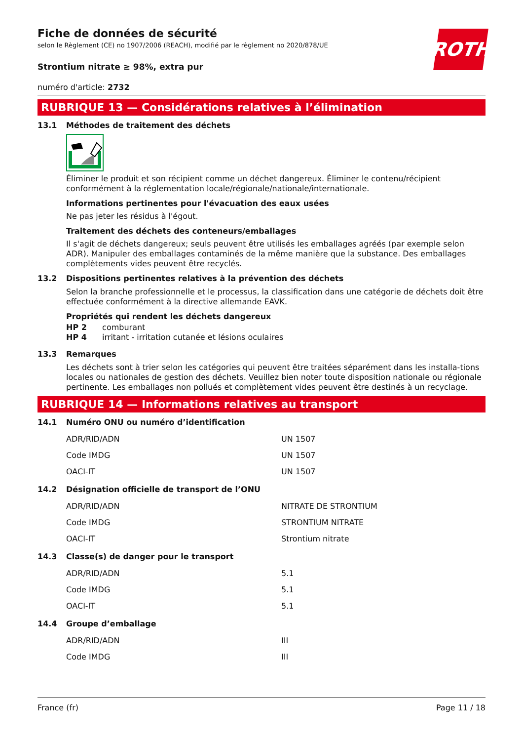ROTH
Fiche de données de sécurité
selon le Règlement (CE) no 1907/2006 (REACH), modifié par le règlement no 2020/878/UE
Strontium nitrate ≥ 98%, extra pur
numéro d'article: 2732
RUBRIQUE 13 — Considérations relatives à l’élimination
13.1 Méthodes de traitement des déchets
Éliminer le produit et son récipient comme un déchet dangereux. Éliminer le contenu/récipient conformément à la réglementation locale/régionale/nationale/internationale.
Informations pertinentes pour l'évacuation des eaux usées
Ne pas jeter les résidus à l'égout.
Traitement des déchets des conteneurs/emballages
Il s'agit de déchets dangereux; seuls peuvent être utilisés les emballages agréés (par exemple selon ADR). Manipuler des emballages contaminés de la même manière que la substance. Des emballages complètements vides peuvent être recyclés.
13.2 Dispositions pertinentes relatives à la prévention des déchets
Selon la branche professionnelle et le processus, la classification dans une catégorie de déchets doit être effectuée conformément à la directive allemande EAVK.
Propriétés qui rendent les déchets dangereux
HP 2 comburant
HP 4 irritant - irritation cutanée et lésions oculaires
13.3 Remarques
Les déchets sont à trier selon les catégories qui peuvent être traitées séparément dans les installa-tions locales ou nationales de gestion des déchets. Veuillez bien noter toute disposition nationale ou régionale pertinente. Les emballages non pollués et complètement vides peuvent être destinés à un recyclage.
RUBRIQUE 14 — Informations relatives au transport
14.1 Numéro ONU ou numéro d’identification
| ADR/RID/ADN | UN 1507 |
| Code IMDG | UN 1507 |
| OACI-IT | UN 1507 |
14.2 Désignation officielle de transport de l’ONU
| ADR/RID/ADN | NITRATE DE STRONTIUM |
| Code IMDG | STRONTIUM NITRATE |
| OACI-IT | Strontium nitrate |
14.3 Classe(s) de danger pour le transport
| ADR/RID/ADN | 5.1 |
| Code IMDG | 5.1 |
| OACI-IT | 5.1 |
14.4 Groupe d’emballage
| ADR/RID/ADN | III |
| Code IMDG | III |
France (fr) Page 11 / 18